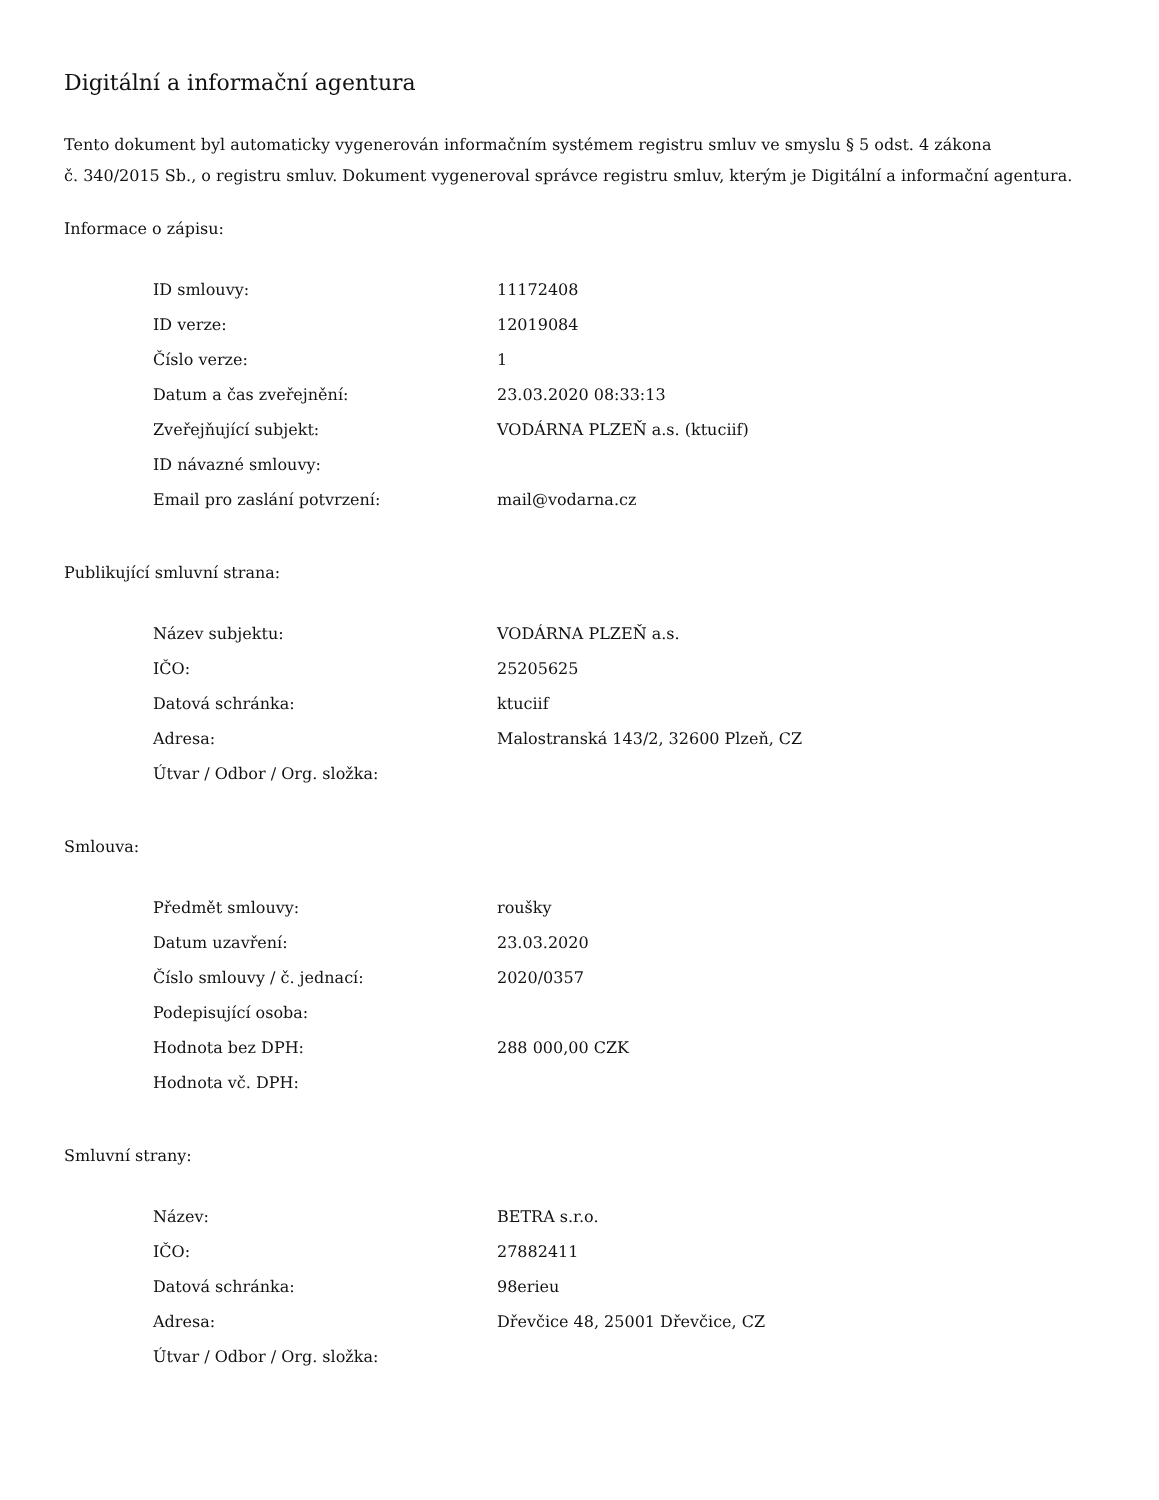Digitální a informační agentura
Tento dokument byl automaticky vygenerován informačním systémem registru smluv ve smyslu § 5 odst. 4 zákona
č. 340/2015 Sb., o registru smluv. Dokument vygeneroval správce registru smluv, kterým je Digitální a informační agentura.
Informace o zápisu:
| ID smlouvy: | 11172408 |
| ID verze: | 12019084 |
| Číslo verze: | 1 |
| Datum a čas zveřejnění: | 23.03.2020 08:33:13 |
| Zveřejňující subjekt: | VODÁRNA PLZEŇ a.s. (ktuciif) |
| ID návazné smlouvy: | |
| Email pro zaslání potvrzení: | mail@vodarna.cz |
Publikující smluvní strana:
| Název subjektu: | VODÁRNA PLZEŇ a.s. |
| IČO: | 25205625 |
| Datová schránka: | ktuciif |
| Adresa: | Malostranská 143/2, 32600 Plzeň, CZ |
| Útvar / Odbor / Org. složka: | |
Smlouva:
| Předmět smlouvy: | roušky |
| Datum uzavření: | 23.03.2020 |
| Číslo smlouvy / č. jednací: | 2020/0357 |
| Podepisující osoba: | |
| Hodnota bez DPH: | 288 000,00 CZK |
| Hodnota vč. DPH: | |
Smluvní strany:
| Název: | BETRA s.r.o. |
| IČO: | 27882411 |
| Datová schránka: | 98erieu |
| Adresa: | Dřevčice 48, 25001 Dřevčice, CZ |
| Útvar / Odbor / Org. složka: | |